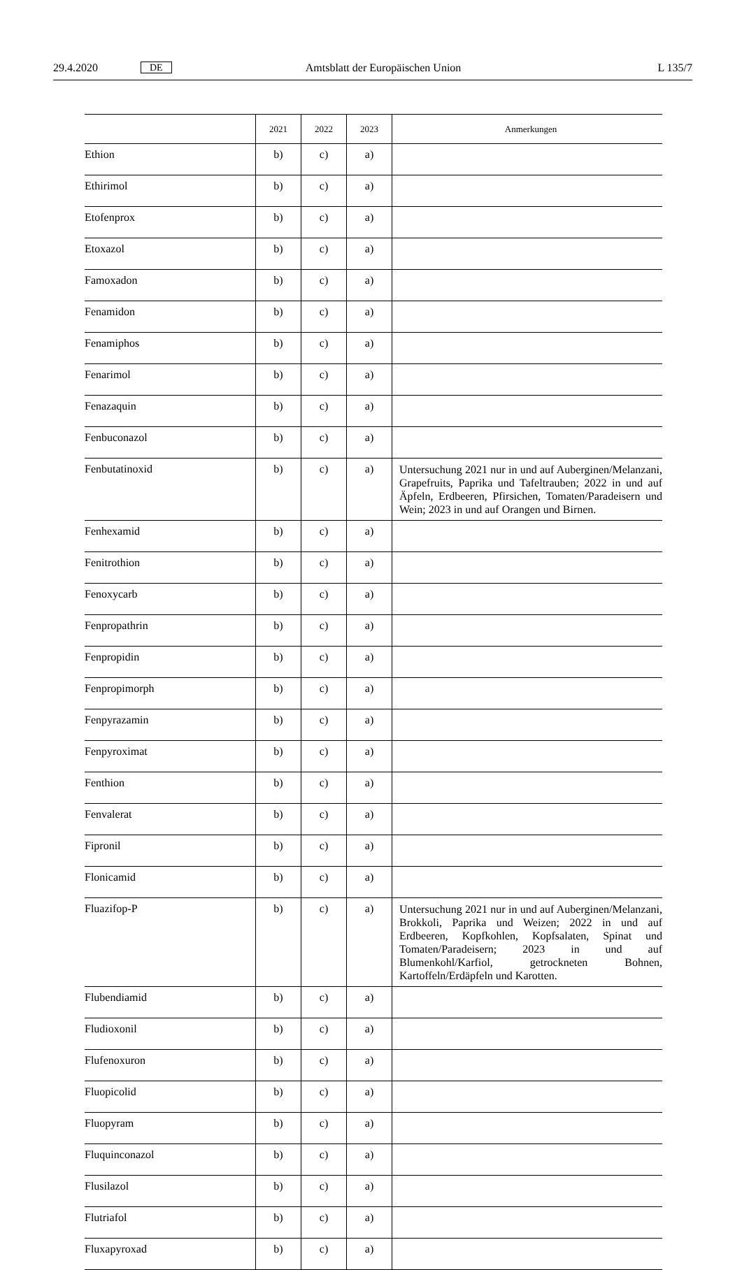29.4.2020 DE Amtsblatt der Europäischen Union L 135/7
| | 2021 | 2022 | 2023 | Anmerkungen |
| --- | --- | --- | --- | --- |
| Ethion | b) | c) | a) | |
| Ethirimol | b) | c) | a) | |
| Etofenprox | b) | c) | a) | |
| Etoxazol | b) | c) | a) | |
| Famoxadon | b) | c) | a) | |
| Fenamidon | b) | c) | a) | |
| Fenamiphos | b) | c) | a) | |
| Fenarimol | b) | c) | a) | |
| Fenazaquin | b) | c) | a) | |
| Fenbuconazol | b) | c) | a) | |
| Fenbutatinoxid | b) | c) | a) | Untersuchung 2021 nur in und auf Auberginen/Melanzani, Grapefruits, Paprika und Tafeltrauben; 2022 in und auf Äpfeln, Erdbeeren, Pfirsichen, Tomaten/Paradeisern und Wein; 2023 in und auf Orangen und Birnen. |
| Fenhexamid | b) | c) | a) | |
| Fenitrothion | b) | c) | a) | |
| Fenoxycarb | b) | c) | a) | |
| Fenpropathrin | b) | c) | a) | |
| Fenpropidin | b) | c) | a) | |
| Fenpropimorph | b) | c) | a) | |
| Fenpyrazamin | b) | c) | a) | |
| Fenpyroximat | b) | c) | a) | |
| Fenthion | b) | c) | a) | |
| Fenvalerat | b) | c) | a) | |
| Fipronil | b) | c) | a) | |
| Flonicamid | b) | c) | a) | |
| Fluazifop-P | b) | c) | a) | Untersuchung 2021 nur in und auf Auberginen/Melanzani, Brokkoli, Paprika und Weizen; 2022 in und auf Erdbeeren, Kopfkohlen, Kopfsalaten, Spinat und Tomaten/Paradeisern; 2023 in und auf Blumenkohl/Karfiol, getrockneten Bohnen, Kartoffeln/Erdäpfeln und Karotten. |
| Flubendiamid | b) | c) | a) | |
| Fludioxonil | b) | c) | a) | |
| Flufenoxuron | b) | c) | a) | |
| Fluopicolid | b) | c) | a) | |
| Fluopyram | b) | c) | a) | |
| Fluquinconazol | b) | c) | a) | |
| Flusilazol | b) | c) | a) | |
| Flutriafol | b) | c) | a) | |
| Fluxapyroxad | b) | c) | a) | |